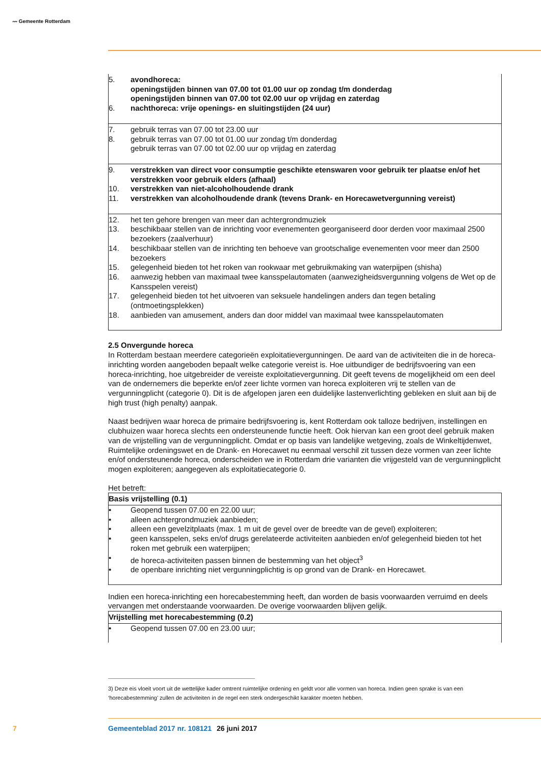〰 Gemeente Rotterdam
| 5. | avondhoreca: openingstijden binnen van 07.00 tot 01.00 uur op zondag t/m donderdag openingstijden binnen van 07.00 tot 02.00 uur op vrijdag en zaterdag |
| 6. | nachthoreca: vrije openings- en sluitingstijden (24 uur) |
| 7. | gebruik terras van 07.00 tot 23.00 uur |
| 8. | gebruik terras van 07.00 tot 01.00 uur zondag t/m donderdag gebruik terras van 07.00 tot 02.00 uur op vrijdag en zaterdag |
| 9. | verstrekken van direct voor consumptie geschikte etenswaren voor gebruik ter plaatse en/of het verstrekken voor gebruik elders (afhaal) |
| 10. | verstrekken van niet-alcoholhoudende drank |
| 11. | verstrekken van alcoholhoudende drank (tevens Drank- en Horecawetvergunning vereist) |
| 12. | het ten gehore brengen van meer dan achtergrondmuziek |
| 13. | beschikbaar stellen van de inrichting voor evenementen georganiseerd door derden voor maximaal 2500 bezoekers (zaalverhuur) |
| 14. | beschikbaar stellen van de inrichting ten behoeve van grootschalige evenementen voor meer dan 2500 bezoekers |
| 15. | gelegenheid bieden tot het roken van rookwaar met gebruikmaking van waterpijpen (shisha) |
| 16. | aanwezig hebben van maximaal twee kansspelautomaten (aanwezigheidsvergunning volgens de Wet op de Kansspelen vereist) |
| 17. | gelegenheid bieden tot het uitvoeren van seksuele handelingen anders dan tegen betaling (ontmoetingsplekken) |
| 18. | aanbieden van amusement, anders dan door middel van maximaal twee kansspelautomaten |
2.5 Onvergunde horeca
In Rotterdam bestaan meerdere categorieën exploitatievergunningen. De aard van de activiteiten die in de horeca-inrichting worden aangeboden bepaalt welke categorie vereist is. Hoe uitbundiger de bedrijfsvoering van een horeca-inrichting, hoe uitgebreider de vereiste exploitatievergunning. Dit geeft tevens de mogelijkheid om een deel van de ondernemers die beperkte en/of zeer lichte vormen van horeca exploiteren vrij te stellen van de vergunningplicht (categorie 0). Dit is de afgelopen jaren een duidelijke lastenverlichting gebleken en sluit aan bij de high trust (high penalty) aanpak.
Naast bedrijven waar horeca de primaire bedrijfsvoering is, kent Rotterdam ook talloze bedrijven, instellingen en clubhuizen waar horeca slechts een ondersteunende functie heeft. Ook hiervan kan een groot deel gebruik maken van de vrijstelling van de vergunningplicht. Omdat er op basis van landelijke wetgeving, zoals de Winkeltijdenwet, Ruimtelijke ordeningswet en de Drank- en Horecawet nu eenmaal verschil zit tussen deze vormen van zeer lichte en/of ondersteunende horeca, onderscheiden we in Rotterdam drie varianten die vrijgesteld van de vergunningplicht mogen exploiteren; aangegeven als exploitatiecategorie 0.
Het betreft:
| Basis vrijstelling (0.1) | |
| --- | --- |
| • | Geopend tussen 07.00 en 22.00 uur; |
| • | alleen achtergrondmuziek aanbieden; |
| • | alleen een gevelzitplaats (max. 1 m uit de gevel over de breedte van de gevel) exploiteren; |
| • | geen kansspelen, seks en/of drugs gerelateerde activiteiten aanbieden en/of gelegenheid bieden tot het roken met gebruik een waterpijpen; |
| • | de horeca-activiteiten passen binnen de bestemming van het object<sup>3</sup> |
| • | de openbare inrichting niet vergunningplichtig is op grond van de Drank- en Horecawet. |
Indien een horeca-inrichting een horecabestemming heeft, dan worden de basis voorwaarden verruimd en deels vervangen met onderstaande voorwaarden. De overige voorwaarden blijven gelijk.
| Vrijstelling met horecabestemming (0.2) | |
| --- | --- |
| • | Geopend tussen 07.00 en 23.00 uur; |
3) Deze eis vloeit voort uit de wettelijke kader omtrent ruimtelijke ordening en geldt voor alle vormen van horeca. Indien geen sprake is van een ‘horecabestemming’ zullen de activiteiten in de regel een sterk ondergeschikt karakter moeten hebben.
7 Gemeenteblad 2017 nr. 108121 26 juni 2017